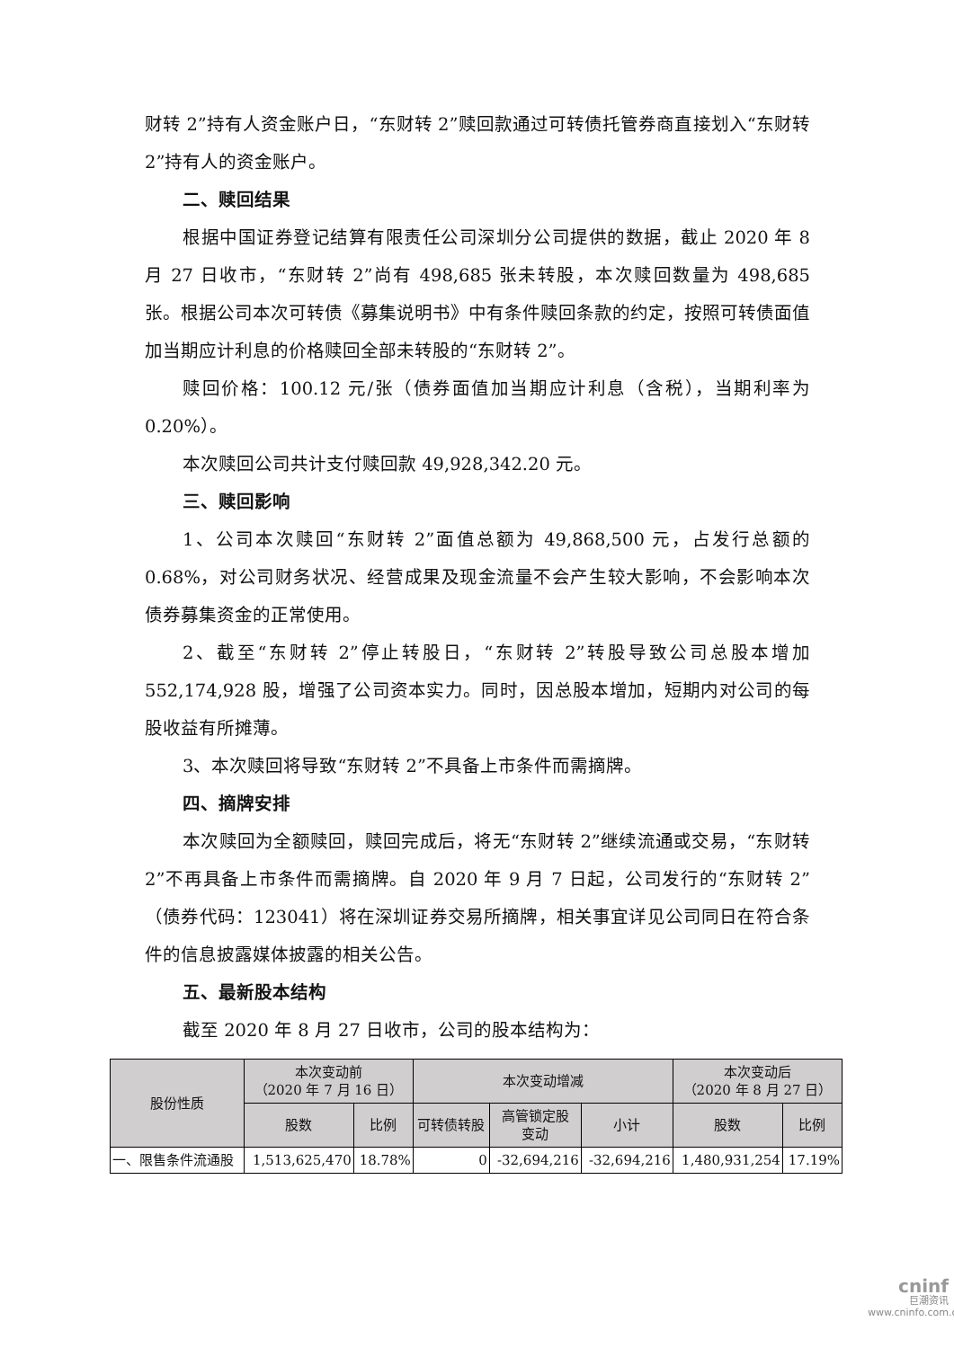财转 2”持有人资金账户日，“东财转 2”赎回款通过可转债托管券商直接划入“东财转 2”持有人的资金账户。
二、赎回结果
根据中国证券登记结算有限责任公司深圳分公司提供的数据，截止 2020 年 8 月 27 日收市，“东财转 2”尚有 498,685 张未转股，本次赎回数量为 498,685 张。根据公司本次可转债《募集说明书》中有条件赎回条款的约定，按照可转债面值加当期应计利息的价格赎回全部未转股的“东财转 2”。
赎回价格：100.12 元/张（债券面值加当期应计利息（含税），当期利率为 0.20%）。
本次赎回公司共计支付赎回款 49,928,342.20 元。
三、赎回影响
1、公司本次赎回“东财转 2”面值总额为 49,868,500 元，占发行总额的 0.68%，对公司财务状况、经营成果及现金流量不会产生较大影响，不会影响本次债券募集资金的正常使用。
2、截至“东财转 2”停止转股日，“东财转 2”转股导致公司总股本增加 552,174,928 股，增强了公司资本实力。同时，因总股本增加，短期内对公司的每股收益有所摊薄。
3、本次赎回将导致“东财转 2”不具备上市条件而需摘牌。
四、摘牌安排
本次赎回为全额赎回，赎回完成后，将无“东财转 2”继续流通或交易，“东财转 2”不再具备上市条件而需摘牌。自 2020 年 9 月 7 日起，公司发行的“东财转 2”（债券代码：123041）将在深圳证券交易所摘牌，相关事宜详见公司同日在符合条件的信息披露媒体披露的相关公告。
五、最新股本结构
截至 2020 年 8 月 27 日收市，公司的股本结构为：
| 股份性质 | 本次变动前 （2020 年 7 月 16 日） | | 本次变动增减 | | | 本次变动后 （2020 年 8 月 27 日） | |
| --- | --- | --- | --- | --- | --- | --- | --- |
| | 股数 | 比例 | 可转债转股 | 高管锁定股 变动 | 小计 | 股数 | 比例 |
| 一、限售条件流通股 | 1,513,625,470 | 18.78% | 0 | -32,694,216 | -32,694,216 | 1,480,931,254 | 17.19% |
cninf
巨潮资讯
www.cninfo.com.cn